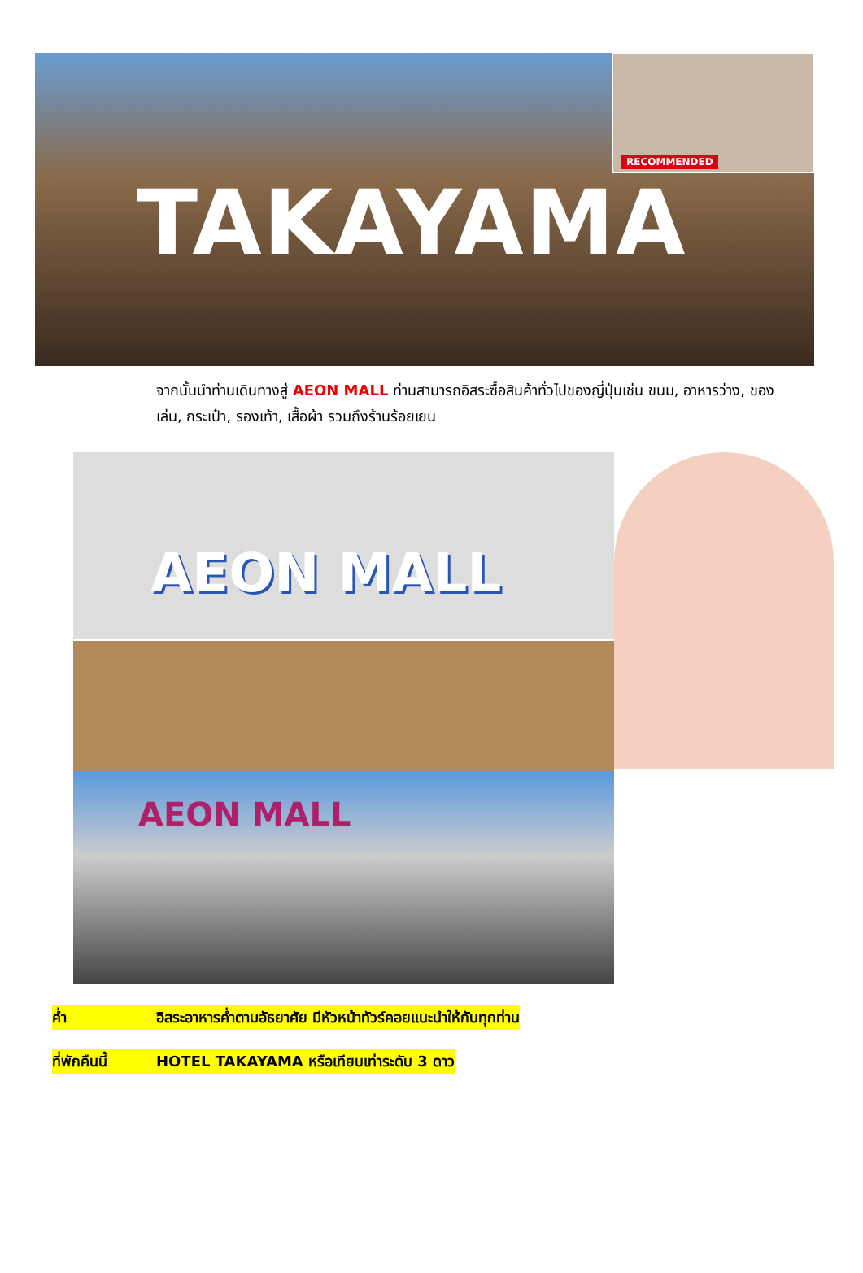TAKAYAMA
RECOMMENDED
จากนั้นนำท่านเดินทางสู่ AEON MALL ท่านสามารถอิสระซื้อสินค้าทั่วไปของญี่ปุ่นเช่น ขนม, อาหารว่าง, ของเล่น, กระเป๋า, รองเท้า, เสื้อผ้า รวมถึงร้านร้อยเยน
AEON MALL
AEON MALL
ค่ำ อิสระอาหารค่ำตามอัธยาศัย มีหัวหน้าทัวร์คอยแนะนำให้กับทุกท่าน
ที่พักคืนนี้ HOTEL TAKAYAMA หรือเทียบเท่าระดับ 3 ดาว